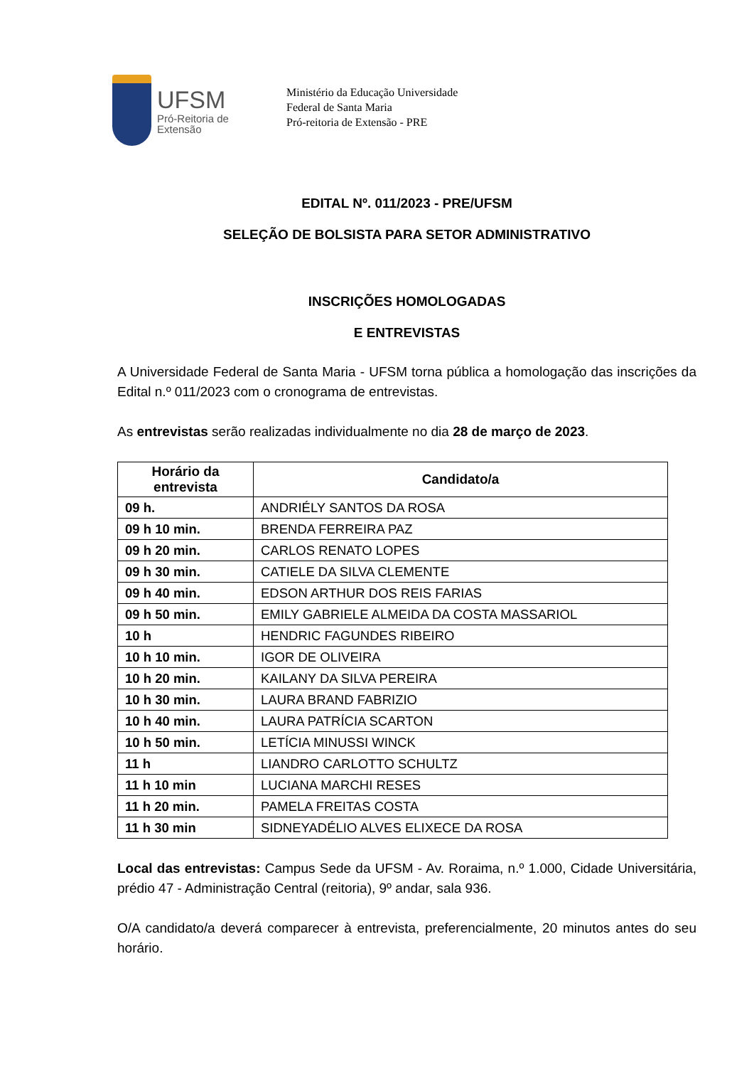UFSM
Pró-Reitoria de
Extensão
Ministério da Educação Universidade
Federal de Santa Maria
Pró-reitoria de Extensão - PRE
EDITAL Nº. 011/2023 - PRE/UFSM
SELEÇÃO DE BOLSISTA PARA SETOR ADMINISTRATIVO
INSCRIÇÕES HOMOLOGADAS
E ENTREVISTAS
A Universidade Federal de Santa Maria - UFSM torna pública a homologação das inscrições da Edital n.º 011/2023 com o cronograma de entrevistas.
As entrevistas serão realizadas individualmente no dia 28 de março de 2023.
| Horário da entrevista | Candidato/a |
| --- | --- |
| 09 h. | ANDRIÉLY SANTOS DA ROSA |
| 09 h 10 min. | BRENDA FERREIRA PAZ |
| 09 h 20 min. | CARLOS RENATO LOPES |
| 09 h 30 min. | CATIELE DA SILVA CLEMENTE |
| 09 h 40 min. | EDSON ARTHUR DOS REIS FARIAS |
| 09 h 50 min. | EMILY GABRIELE ALMEIDA DA COSTA MASSARIOL |
| 10 h | HENDRIC FAGUNDES RIBEIRO |
| 10 h 10 min. | IGOR DE OLIVEIRA |
| 10 h 20 min. | KAILANY DA SILVA PEREIRA |
| 10 h 30 min. | LAURA BRAND FABRIZIO |
| 10 h 40 min. | LAURA PATRÍCIA SCARTON |
| 10 h 50 min. | LETÍCIA MINUSSI WINCK |
| 11 h | LIANDRO CARLOTTO SCHULTZ |
| 11 h 10 min | LUCIANA MARCHI RESES |
| 11 h 20 min. | PAMELA FREITAS COSTA |
| 11 h 30 min | SIDNEYADÉLIO ALVES ELIXECE DA ROSA |
Local das entrevistas: Campus Sede da UFSM - Av. Roraima, n.º 1.000, Cidade Universitária, prédio 47 - Administração Central (reitoria), 9º andar, sala 936.
O/A candidato/a deverá comparecer à entrevista, preferencialmente, 20 minutos antes do seu horário.